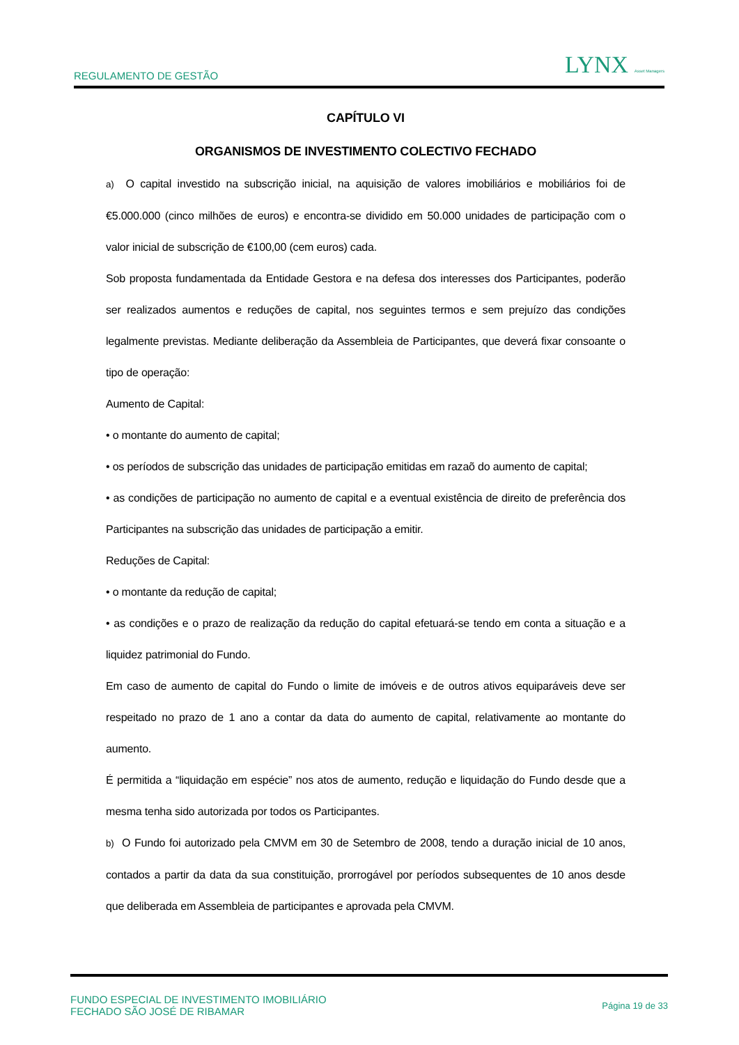REGULAMENTO DE GESTÃO LYNX Asset Managers
CAPÍTULO VI
ORGANISMOS DE INVESTIMENTO COLECTIVO FECHADO
a) O capital investido na subscrição inicial, na aquisição de valores imobiliários e mobiliários foi de €5.000.000 (cinco milhões de euros) e encontra-se dividido em 50.000 unidades de participação com o valor inicial de subscrição de €100,00 (cem euros) cada.
Sob proposta fundamentada da Entidade Gestora e na defesa dos interesses dos Participantes, poderão ser realizados aumentos e reduções de capital, nos seguintes termos e sem prejuízo das condições legalmente previstas. Mediante deliberação da Assembleia de Participantes, que deverá fixar consoante o tipo de operação:
Aumento de Capital:
• o montante do aumento de capital;
• os períodos de subscrição das unidades de participação emitidas em razaõ do aumento de capital;
• as condições de participação no aumento de capital e a eventual existência de direito de preferência dos Participantes na subscrição das unidades de participação a emitir.
Reduções de Capital:
• o montante da redução de capital;
• as condições e o prazo de realização da redução do capital efetuará-se tendo em conta a situação e a liquidez patrimonial do Fundo.
Em caso de aumento de capital do Fundo o limite de imóveis e de outros ativos equiparáveis deve ser respeitado no prazo de 1 ano a contar da data do aumento de capital, relativamente ao montante do aumento.
É permitida a “liquidação em espécie” nos atos de aumento, redução e liquidação do Fundo desde que a mesma tenha sido autorizada por todos os Participantes.
b) O Fundo foi autorizado pela CMVM em 30 de Setembro de 2008, tendo a duração inicial de 10 anos, contados a partir da data da sua constituição, prorrogável por períodos subsequentes de 10 anos desde que deliberada em Assembleia de participantes e aprovada pela CMVM.
FUNDO ESPECIAL DE INVESTIMENTO IMOBILIÁRIO
FECHADO SÃO JOSÉ DE RIBAMAR Página 19 de 33